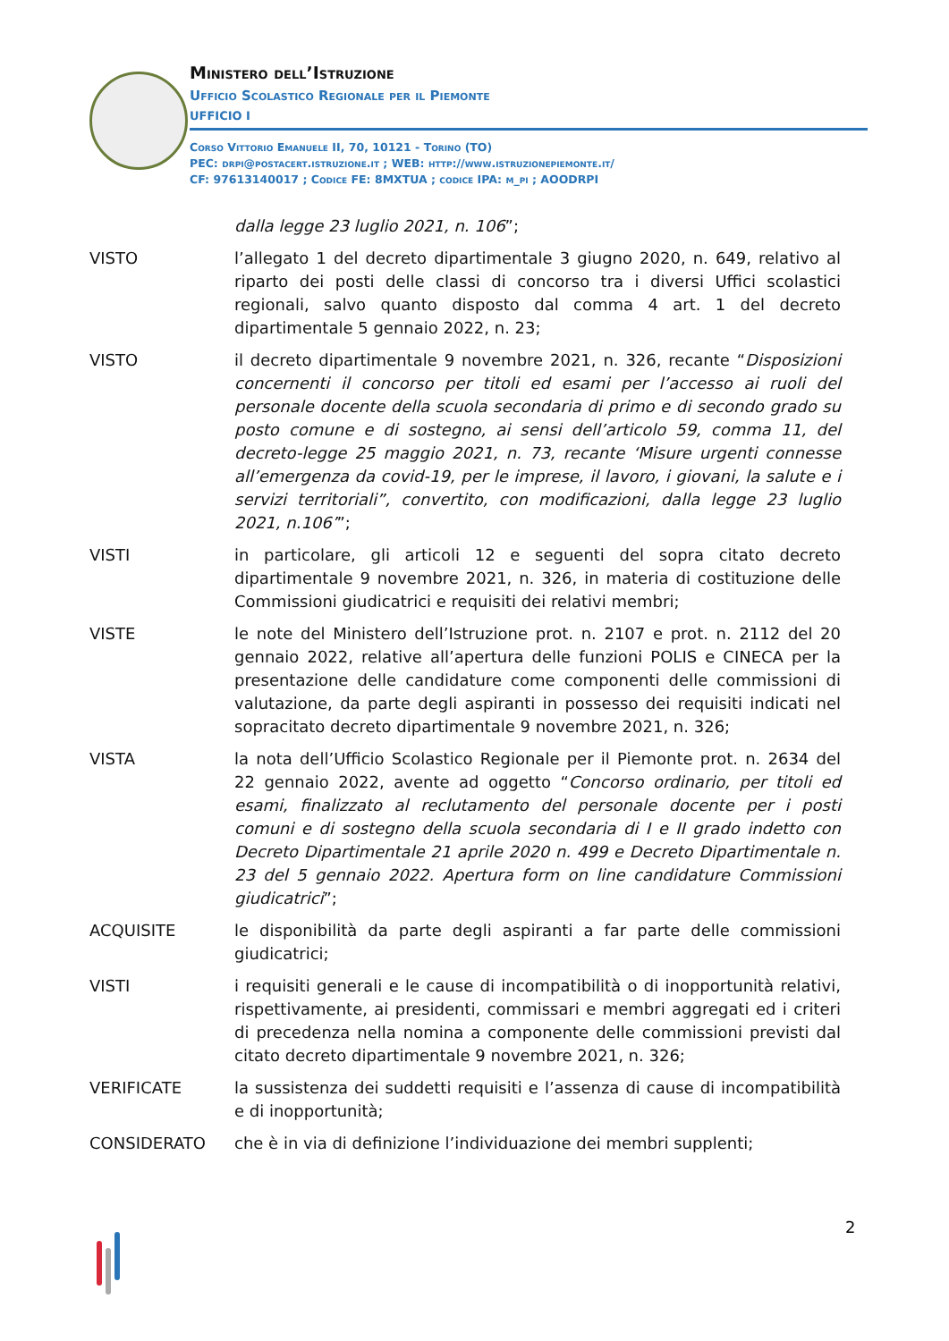Ministero dell’Istruzione
Ufficio Scolastico Regionale per il Piemonte
UFFICIO I
Corso Vittorio Emanuele II, 70, 10121 - Torino (TO)
PEC: drpi@postacert.istruzione.it ; WEB: http://www.istruzionepiemonte.it/
CF: 97613140017 ; Codice FE: 8MXTUA ; codice IPA: m_pi ; AOODRPI
dalla legge 23 luglio 2021, n. 106”;
VISTO l’allegato 1 del decreto dipartimentale 3 giugno 2020, n. 649, relativo al riparto dei posti delle classi di concorso tra i diversi Uffici scolastici regionali, salvo quanto disposto dal comma 4 art. 1 del decreto dipartimentale 5 gennaio 2022, n. 23;
VISTO il decreto dipartimentale 9 novembre 2021, n. 326, recante “Disposizioni concernenti il concorso per titoli ed esami per l’accesso ai ruoli del personale docente della scuola secondaria di primo e di secondo grado su posto comune e di sostegno, ai sensi dell’articolo 59, comma 11, del decreto-legge 25 maggio 2021, n. 73, recante ‘Misure urgenti connesse all’emergenza da covid-19, per le imprese, il lavoro, i giovani, la salute e i servizi territoriali”, convertito, con modificazioni, dalla legge 23 luglio 2021, n.106’”;
VISTI in particolare, gli articoli 12 e seguenti del sopra citato decreto dipartimentale 9 novembre 2021, n. 326, in materia di costituzione delle Commissioni giudicatrici e requisiti dei relativi membri;
VISTE le note del Ministero dell’Istruzione prot. n. 2107 e prot. n. 2112 del 20 gennaio 2022, relative all’apertura delle funzioni POLIS e CINECA per la presentazione delle candidature come componenti delle commissioni di valutazione, da parte degli aspiranti in possesso dei requisiti indicati nel sopracitato decreto dipartimentale 9 novembre 2021, n. 326;
VISTA la nota dell’Ufficio Scolastico Regionale per il Piemonte prot. n. 2634 del 22 gennaio 2022, avente ad oggetto “Concorso ordinario, per titoli ed esami, finalizzato al reclutamento del personale docente per i posti comuni e di sostegno della scuola secondaria di I e II grado indetto con Decreto Dipartimentale 21 aprile 2020 n. 499 e Decreto Dipartimentale n. 23 del 5 gennaio 2022. Apertura form on line candidature Commissioni giudicatrici”;
ACQUISITE le disponibilità da parte degli aspiranti a far parte delle commissioni giudicatrici;
VISTI i requisiti generali e le cause di incompatibilità o di inopportunità relativi, rispettivamente, ai presidenti, commissari e membri aggregati ed i criteri di precedenza nella nomina a componente delle commissioni previsti dal citato decreto dipartimentale 9 novembre 2021, n. 326;
VERIFICATE la sussistenza dei suddetti requisiti e l’assenza di cause di incompatibilità e di inopportunità;
CONSIDERATO che è in via di definizione l’individuazione dei membri supplenti;
2